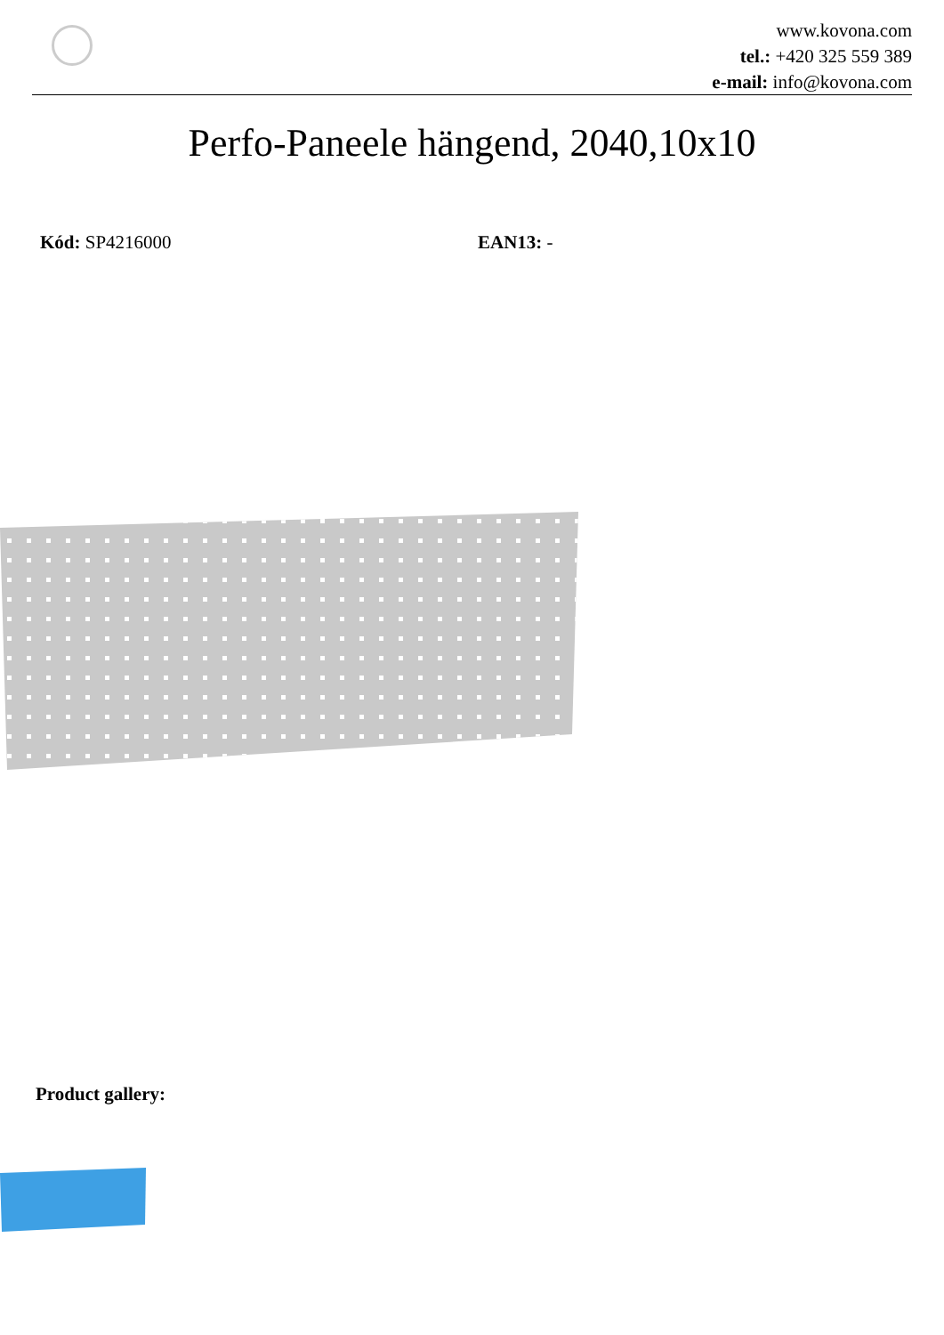www.kovona.com
tel.: +420 325 559 389
e-mail: info@kovona.com
Perfo-Paneele hängend, 2040,10x10
Kód: SP4216000 EAN13: -
Product gallery: